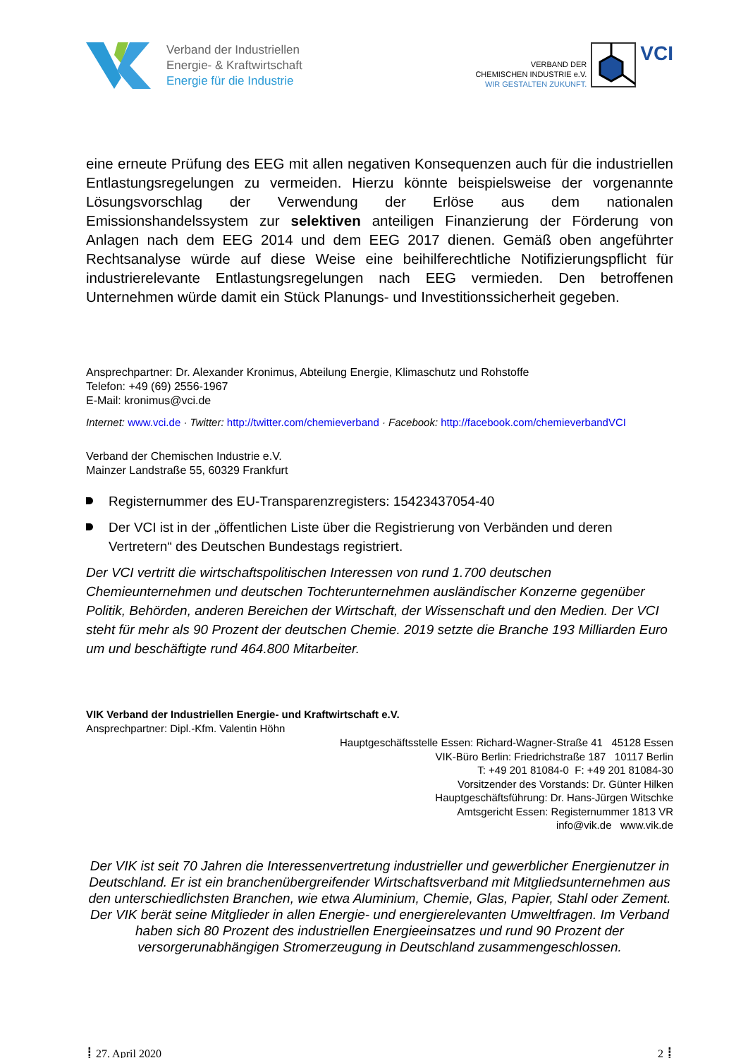Verband der Industriellen
Energie- & Kraftwirtschaft
Energie für die Industrie
VERBAND DER
CHEMISCHEN INDUSTRIE e.V.
WIR GESTALTEN ZUKUNFT.
VCI
eine erneute Prüfung des EEG mit allen negativen Konsequenzen auch für die industriellen Entlastungsregelungen zu vermeiden. Hierzu könnte beispielsweise der vorgenannte Lösungsvorschlag der Verwendung der Erlöse aus dem nationalen Emissionshandelssystem zur selektiven anteiligen Finanzierung der Förderung von Anlagen nach dem EEG 2014 und dem EEG 2017 dienen. Gemäß oben angeführter Rechtsanalyse würde auf diese Weise eine beihilferechtliche Notifizierungspflicht für industrierelevante Entlastungsregelungen nach EEG vermieden. Den betroffenen Unternehmen würde damit ein Stück Planungs- und Investitionssicherheit gegeben.
Ansprechpartner: Dr. Alexander Kronimus, Abteilung Energie, Klimaschutz und Rohstoffe
Telefon: +49 (69) 2556-1967
E-Mail: kronimus@vci.de
Internet: www.vci.de · Twitter: http://twitter.com/chemieverband · Facebook: http://facebook.com/chemieverbandVCI
Verband der Chemischen Industrie e.V.
Mainzer Landstraße 55, 60329 Frankfurt
Registernummer des EU-Transparenzregisters: 15423437054-40
Der VCI ist in der „öffentlichen Liste über die Registrierung von Verbänden und deren Vertretern“ des Deutschen Bundestags registriert.
Der VCI vertritt die wirtschaftspolitischen Interessen von rund 1.700 deutschen Chemieunternehmen und deutschen Tochterunternehmen ausländischer Konzerne gegenüber Politik, Behörden, anderen Bereichen der Wirtschaft, der Wissenschaft und den Medien. Der VCI steht für mehr als 90 Prozent der deutschen Chemie. 2019 setzte die Branche 193 Milliarden Euro um und beschäftigte rund 464.800 Mitarbeiter.
VIK Verband der Industriellen Energie- und Kraftwirtschaft e.V.
Ansprechpartner: Dipl.-Kfm. Valentin Höhn
Hauptgeschäftsstelle Essen: Richard-Wagner-Straße 41 45128 Essen
VIK-Büro Berlin: Friedrichstraße 187 10117 Berlin
T: +49 201 81084-0 F: +49 201 81084-30
Vorsitzender des Vorstands: Dr. Günter Hilken
Hauptgeschäftsführung: Dr. Hans-Jürgen Witschke
Amtsgericht Essen: Registernummer 1813 VR
info@vik.de www.vik.de
Der VIK ist seit 70 Jahren die Interessenvertretung industrieller und gewerblicher Energienutzer in Deutschland. Er ist ein branchenübergreifender Wirtschaftsverband mit Mitgliedsunternehmen aus den unterschiedlichsten Branchen, wie etwa Aluminium, Chemie, Glas, Papier, Stahl oder Zement. Der VIK berät seine Mitglieder in allen Energie- und energierelevanten Umweltfragen. Im Verband haben sich 80 Prozent des industriellen Energieeinsatzes und rund 90 Prozent der versorgerunabhängigen Stromerzeugung in Deutschland zusammengeschlossen.
┋ 27. April 2020 2 ┋